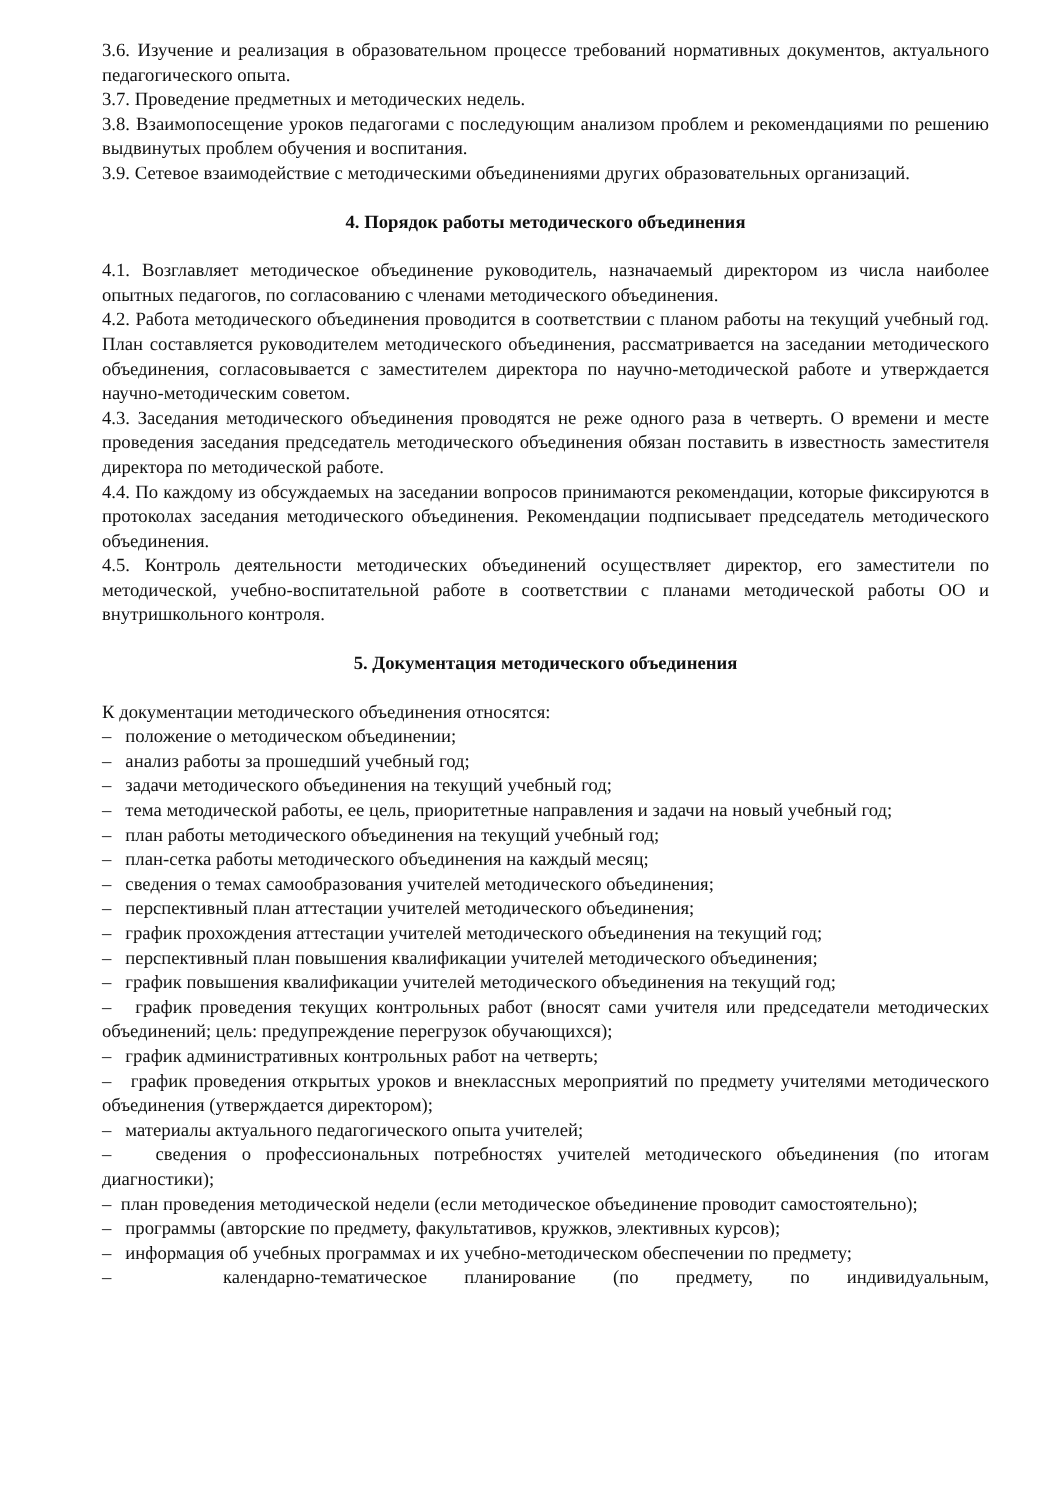3.6. Изучение и реализация в образовательном процессе требований нормативных документов, актуального педагогического опыта.
3.7. Проведение предметных и методических недель.
3.8. Взаимопосещение уроков педагогами с последующим анализом проблем и рекомендациями по решению выдвинутых проблем обучения и воспитания.
3.9. Сетевое взаимодействие с методическими объединениями других образовательных организаций.
4. Порядок работы методического объединения
4.1. Возглавляет методическое объединение руководитель, назначаемый директором из числа наиболее опытных педагогов, по согласованию с членами методического объединения.
4.2. Работа методического объединения проводится в соответствии с планом работы на текущий учебный год. План составляется руководителем методического объединения, рассматривается на заседании методического объединения, согласовывается с заместителем директора по научно-методической работе и утверждается научно-методическим советом.
4.3. Заседания методического объединения проводятся не реже одного раза в четверть. О времени и месте проведения заседания председатель методического объединения обязан поставить в известность заместителя директора по методической работе.
4.4. По каждому из обсуждаемых на заседании вопросов принимаются рекомендации, которые фиксируются в протоколах заседания методического объединения. Рекомендации подписывает председатель методического объединения.
4.5. Контроль деятельности методических объединений осуществляет директор, его заместители по методической, учебно-воспитательной работе в соответствии с планами методической работы ОО и внутришкольного контроля.
5. Документация методического объединения
К документации методического объединения относятся:
– положение о методическом объединении;
– анализ работы за прошедший учебный год;
– задачи методического объединения на текущий учебный год;
– тема методической работы, ее цель, приоритетные направления и задачи на новый учебный год;
– план работы методического объединения на текущий учебный год;
– план-сетка работы методического объединения на каждый месяц;
– сведения о темах самообразования учителей методического объединения;
– перспективный план аттестации учителей методического объединения;
– график прохождения аттестации учителей методического объединения на текущий год;
– перспективный план повышения квалификации учителей методического объединения;
– график повышения квалификации учителей методического объединения на текущий год;
– график проведения текущих контрольных работ (вносят сами учителя или председатели методических объединений; цель: предупреждение перегрузок обучающихся);
– график административных контрольных работ на четверть;
– график проведения открытых уроков и внеклассных мероприятий по предмету учителями методического объединения (утверждается директором);
– материалы актуального педагогического опыта учителей;
– сведения о профессиональных потребностях учителей методического объединения (по итогам диагностики);
– план проведения методической недели (если методическое объединение проводит самостоятельно);
– программы (авторские по предмету, факультативов, кружков, элективных курсов);
– информация об учебных программах и их учебно-методическом обеспечении по предмету;
– календарно-тематическое планирование (по предмету, по индивидуальным,